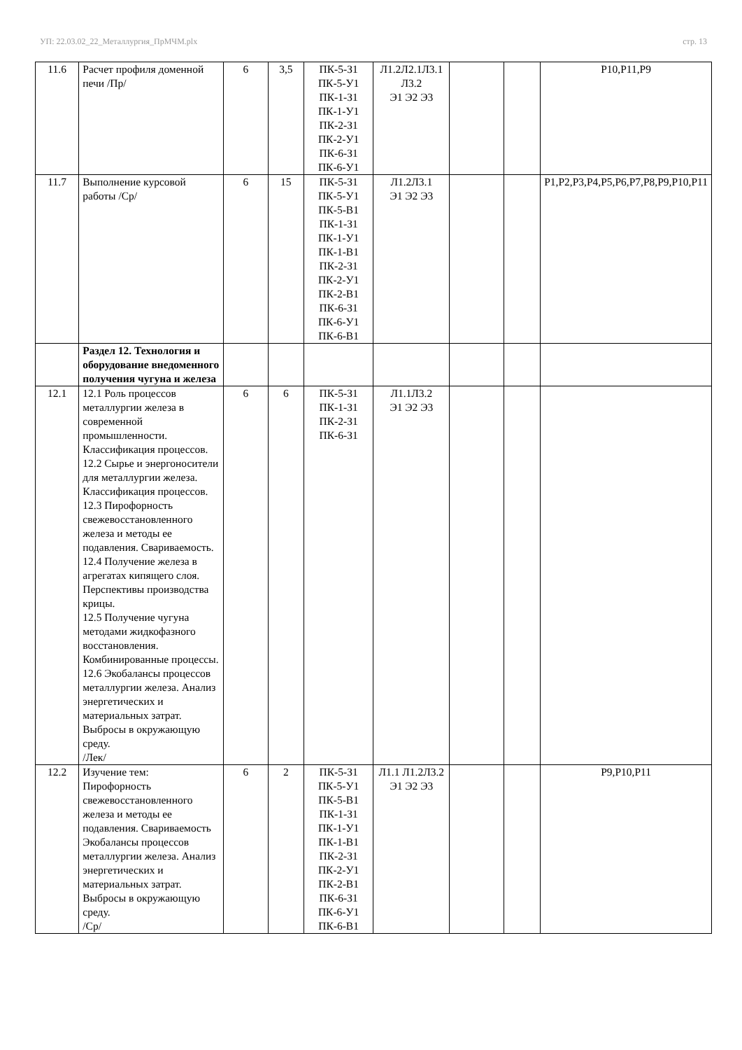УП: 22.03.02_22_Металлургия_ПрМЧМ.plx стр. 13
| 11.6 | Расчет профиля доменной печи /Пр/ | 6 | 3,5 | ПК-5-З1 ПК-5-У1 ПК-1-З1 ПК-1-У1 ПК-2-З1 ПК-2-У1 ПК-6-З1 ПК-6-У1 | Л1.2Л2.1Л3.1 Л3.2 Э1 Э2 Э3 | | | Р10,Р11,Р9 |
| 11.7 | Выполнение курсовой работы /Ср/ | 6 | 15 | ПК-5-З1 ПК-5-У1 ПК-5-В1 ПК-1-З1 ПК-1-У1 ПК-1-В1 ПК-2-З1 ПК-2-У1 ПК-2-В1 ПК-6-З1 ПК-6-У1 ПК-6-В1 | Л1.2Л3.1 Э1 Э2 Э3 | | | Р1,Р2,Р3,Р4,Р5,Р6,Р7,Р8,Р9,Р10,Р11 |
| | Раздел 12. Технология и оборудование внедоменного получения чугуна и железа | | | | | | | |
| 12.1 | 12.1 Роль процессов металлургии железа в современной промышленности. Классификация процессов. 12.2 Сырье и энергоносители для металлургии железа. Классификация процессов. 12.3 Пирофорность свежевосстановленного железа и методы ее подавления. Свариваемость. 12.4 Получение железа в агрегатах кипящего слоя. Перспективы производства крицы. 12.5 Получение чугуна методами жидкофазного восстановления. Комбинированные процессы. 12.6 Экобалансы процессов металлургии железа. Анализ энергетических и материальных затрат. Выбросы в окружающую среду. /Лек/ | 6 | 6 | ПК-5-З1 ПК-1-З1 ПК-2-З1 ПК-6-З1 | Л1.1Л3.2 Э1 Э2 Э3 | | | |
| 12.2 | Изучение тем: Пирофорность свежевосстановленного железа и методы ее подавления. Свариваемость Экобалансы процессов металлургии железа. Анализ энергетических и материальных затрат. Выбросы в окружающую среду. /Ср/ | 6 | 2 | ПК-5-З1 ПК-5-У1 ПК-5-В1 ПК-1-З1 ПК-1-У1 ПК-1-В1 ПК-2-З1 ПК-2-У1 ПК-2-В1 ПК-6-З1 ПК-6-У1 ПК-6-В1 | Л1.1 Л1.2Л3.2 Э1 Э2 Э3 | | | Р9,Р10,Р11 |